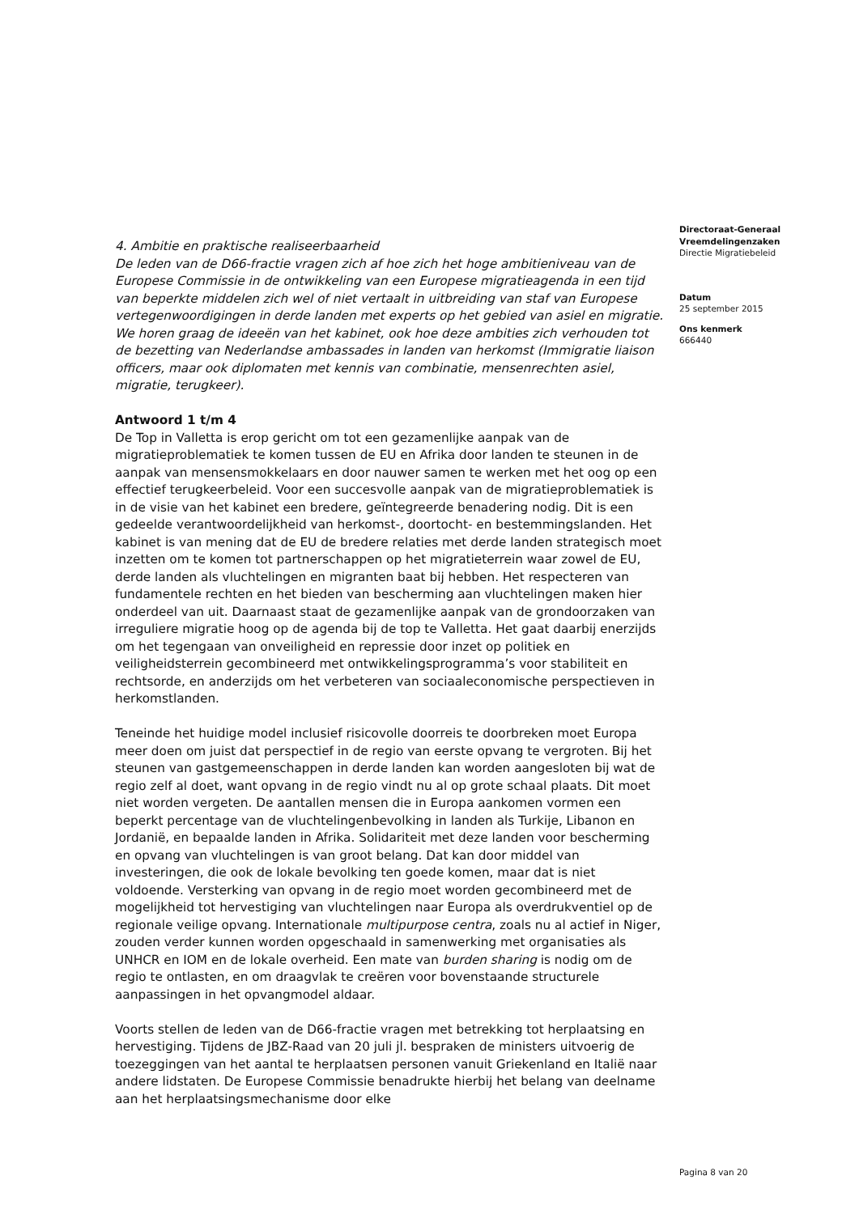4. Ambitie en praktische realiseerbaarheid
De leden van de D66-fractie vragen zich af hoe zich het hoge ambitieniveau van de Europese Commissie in de ontwikkeling van een Europese migratieagenda in een tijd van beperkte middelen zich wel of niet vertaalt in uitbreiding van staf van Europese vertegenwoordigingen in derde landen met experts op het gebied van asiel en migratie. We horen graag de ideeën van het kabinet, ook hoe deze ambities zich verhouden tot de bezetting van Nederlandse ambassades in landen van herkomst (Immigratie liaison officers, maar ook diplomaten met kennis van combinatie, mensenrechten asiel, migratie, terugkeer).
Antwoord 1 t/m 4
De Top in Valletta is erop gericht om tot een gezamenlijke aanpak van de migratieproblematiek te komen tussen de EU en Afrika door landen te steunen in de aanpak van mensensmokkelaars en door nauwer samen te werken met het oog op een effectief terugkeerbeleid. Voor een succesvolle aanpak van de migratieproblematiek is in de visie van het kabinet een bredere, geïntegreerde benadering nodig. Dit is een gedeelde verantwoordelijkheid van herkomst-, doortocht- en bestemmingslanden. Het kabinet is van mening dat de EU de bredere relaties met derde landen strategisch moet inzetten om te komen tot partnerschappen op het migratieterrein waar zowel de EU, derde landen als vluchtelingen en migranten baat bij hebben. Het respecteren van fundamentele rechten en het bieden van bescherming aan vluchtelingen maken hier onderdeel van uit. Daarnaast staat de gezamenlijke aanpak van de grondoorzaken van irreguliere migratie hoog op de agenda bij de top te Valletta. Het gaat daarbij enerzijds om het tegengaan van onveiligheid en repressie door inzet op politiek en veiligheidsterrein gecombineerd met ontwikkelingsprogramma’s voor stabiliteit en rechtsorde, en anderzijds om het verbeteren van sociaaleconomische perspectieven in herkomstlanden.
Teneinde het huidige model inclusief risicovolle doorreis te doorbreken moet Europa meer doen om juist dat perspectief in de regio van eerste opvang te vergroten. Bij het steunen van gastgemeenschappen in derde landen kan worden aangesloten bij wat de regio zelf al doet, want opvang in de regio vindt nu al op grote schaal plaats. Dit moet niet worden vergeten. De aantallen mensen die in Europa aankomen vormen een beperkt percentage van de vluchtelingenbevolking in landen als Turkije, Libanon en Jordanië, en bepaalde landen in Afrika. Solidariteit met deze landen voor bescherming en opvang van vluchtelingen is van groot belang. Dat kan door middel van investeringen, die ook de lokale bevolking ten goede komen, maar dat is niet voldoende. Versterking van opvang in de regio moet worden gecombineerd met de mogelijkheid tot hervestiging van vluchtelingen naar Europa als overdrukventiel op de regionale veilige opvang. Internationale multipurpose centra, zoals nu al actief in Niger, zouden verder kunnen worden opgeschaald in samenwerking met organisaties als UNHCR en IOM en de lokale overheid. Een mate van burden sharing is nodig om de regio te ontlasten, en om draagvlak te creëren voor bovenstaande structurele aanpassingen in het opvangmodel aldaar.
Voorts stellen de leden van de D66-fractie vragen met betrekking tot herplaatsing en hervestiging. Tijdens de JBZ-Raad van 20 juli jl. bespraken de ministers uitvoerig de toezeggingen van het aantal te herplaatsen personen vanuit Griekenland en Italië naar andere lidstaten. De Europese Commissie benadrukte hierbij het belang van deelname aan het herplaatsingsmechanisme door elke
Directoraat-Generaal
Vreemdelingenzaken
Directie Migratiebeleid
Datum
25 september 2015
Ons kenmerk
666440
Pagina 8 van 20